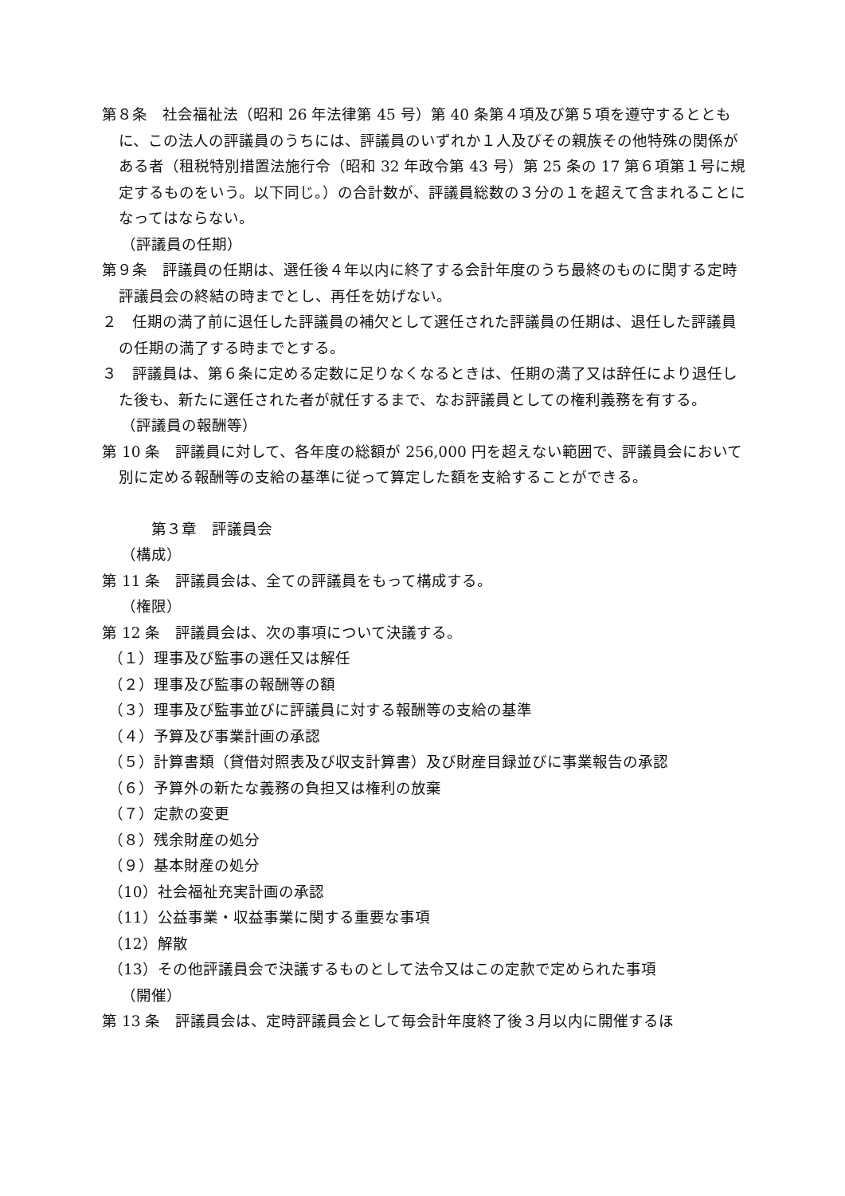第８条　社会福祉法（昭和 26 年法律第 45 号）第 40 条第４項及び第５項を遵守するとともに、この法人の評議員のうちには、評議員のいずれか１人及びその親族その他特殊の関係がある者（租税特別措置法施行令（昭和 32 年政令第 43 号）第 25 条の 17 第６項第１号に規定するものをいう。以下同じ。）の合計数が、評議員総数の３分の１を超えて含まれることになってはならない。
（評議員の任期）
第９条　評議員の任期は、選任後４年以内に終了する会計年度のうち最終のものに関する定時評議員会の終結の時までとし、再任を妨げない。
２　任期の満了前に退任した評議員の補欠として選任された評議員の任期は、退任した評議員の任期の満了する時までとする。
３　評議員は、第６条に定める定数に足りなくなるときは、任期の満了又は辞任により退任した後も、新たに選任された者が就任するまで、なお評議員としての権利義務を有する。
（評議員の報酬等）
第 10 条　評議員に対して、各年度の総額が 256,000 円を超えない範囲で、評議員会において別に定める報酬等の支給の基準に従って算定した額を支給することができる。
第３章　評議員会
（構成）
第 11 条　評議員会は、全ての評議員をもって構成する。
（権限）
第 12 条　評議員会は、次の事項について決議する。
（１）理事及び監事の選任又は解任
（２）理事及び監事の報酬等の額
（３）理事及び監事並びに評議員に対する報酬等の支給の基準
（４）予算及び事業計画の承認
（５）計算書類（貸借対照表及び収支計算書）及び財産目録並びに事業報告の承認
（６）予算外の新たな義務の負担又は権利の放棄
（７）定款の変更
（８）残余財産の処分
（９）基本財産の処分
（10）社会福祉充実計画の承認
（11）公益事業・収益事業に関する重要な事項
（12）解散
（13）その他評議員会で決議するものとして法令又はこの定款で定められた事項
（開催）
第 13 条　評議員会は、定時評議員会として毎会計年度終了後３月以内に開催するほ